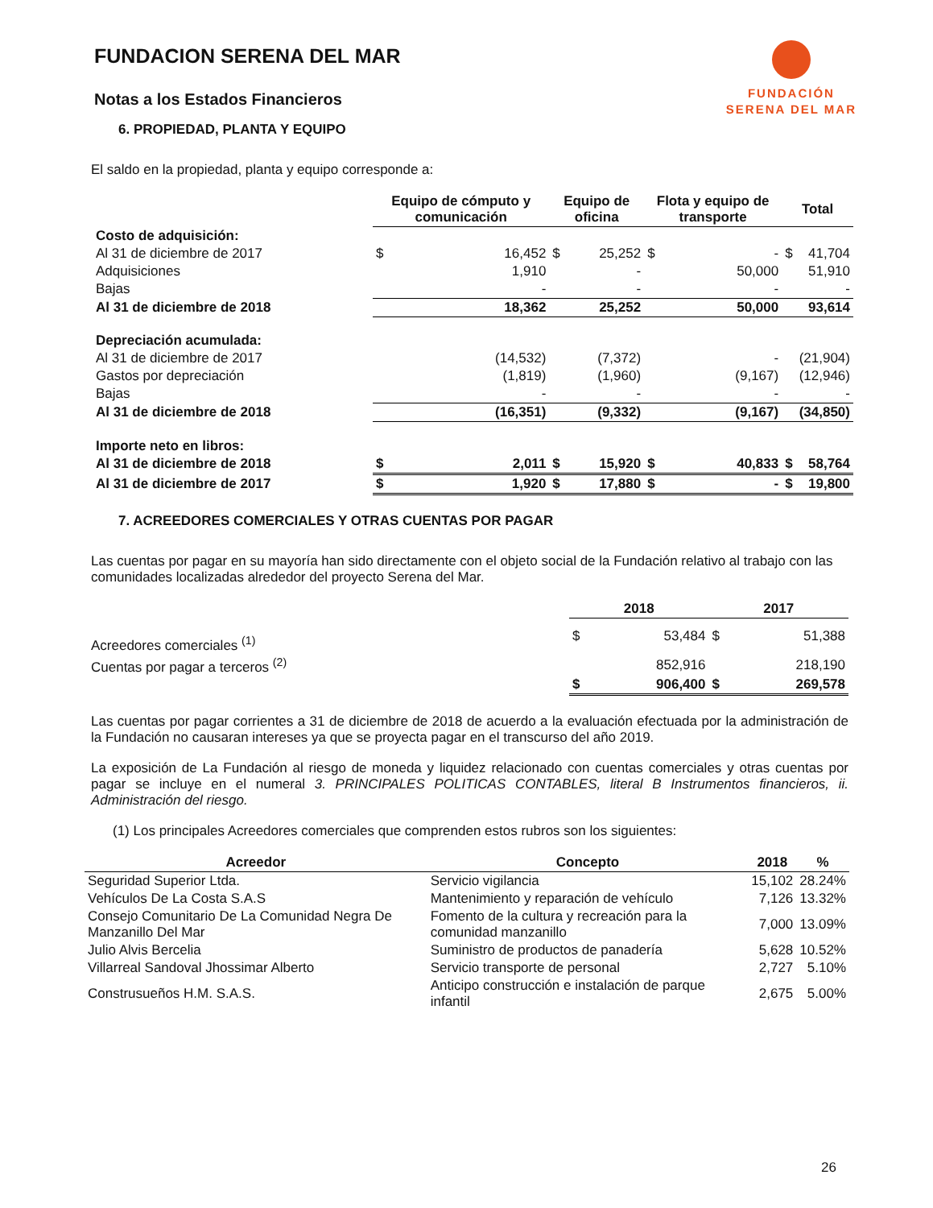FUNDACIÓN
SERENA DEL MAR
FUNDACION SERENA DEL MAR
Notas a los Estados Financieros
6. PROPIEDAD, PLANTA Y EQUIPO
El saldo en la propiedad, planta y equipo corresponde a:
| | Equipo de cómputo y comunicación | | Equipo de oficina | | Flota y equipo de transporte | | Total | |
| --- | --- | --- | --- | --- | --- | --- | --- | --- |
| Costo de adquisición: | | | | | | | | |
| Al 31 de diciembre de 2017 | $ | 16,452 | $ | 25,252 | $ | - | $ | 41,704 |
| Adquisiciones | | 1,910 | | - | | 50,000 | | 51,910 |
| Bajas | | - | | - | | - | | - |
| Al 31 de diciembre de 2018 | | 18,362 | | 25,252 | | 50,000 | | 93,614 |
| Depreciación acumulada: | | | | | | | | |
| Al 31 de diciembre de 2017 | | (14,532) | | (7,372) | | - | | (21,904) |
| Gastos por depreciación | | (1,819) | | (1,960) | | (9,167) | | (12,946) |
| Bajas | | - | | - | | - | | - |
| Al 31 de diciembre de 2018 | | (16,351) | | (9,332) | | (9,167) | | (34,850) |
| Importe neto en libros: | | | | | | | | |
| Al 31 de diciembre de 2018 | $ | 2,011 | $ | 15,920 | $ | 40,833 | $ | 58,764 |
| Al 31 de diciembre de 2017 | $ | 1,920 | $ | 17,880 | $ | - | $ | 19,800 |
7. ACREEDORES COMERCIALES Y OTRAS CUENTAS POR PAGAR
Las cuentas por pagar en su mayoría han sido directamente con el objeto social de la Fundación relativo al trabajo con las comunidades localizadas alrededor del proyecto Serena del Mar.
| | 2018 | | 2017 | |
| Acreedores comerciales <sup>(1)</sup> | $ | 53,484 | $ | 51,388 |
| Cuentas por pagar a terceros <sup>(2)</sup> | | 852,916 | | 218,190 |
| | $ | 906,400 | $ | 269,578 |
Las cuentas por pagar corrientes a 31 de diciembre de 2018 de acuerdo a la evaluación efectuada por la administración de la Fundación no causaran intereses ya que se proyecta pagar en el transcurso del año 2019.
La exposición de La Fundación al riesgo de moneda y liquidez relacionado con cuentas comerciales y otras cuentas por pagar se incluye en el numeral 3. PRINCIPALES POLITICAS CONTABLES, literal B Instrumentos financieros, ii. Administración del riesgo.
(1) Los principales Acreedores comerciales que comprenden estos rubros son los siguientes:
| Acreedor | Concepto | 2018 | % |
| --- | --- | --- | --- |
| Seguridad Superior Ltda. | Servicio vigilancia | 15,102 | 28.24% |
| Vehículos De La Costa S.A.S | Mantenimiento y reparación de vehículo | 7,126 | 13.32% |
| Consejo Comunitario De La Comunidad Negra De Manzanillo Del Mar | Fomento de la cultura y recreación para la comunidad manzanillo | 7,000 | 13.09% |
| Julio Alvis Bercelia | Suministro de productos de panadería | 5,628 | 10.52% |
| Villarreal Sandoval Jhossimar Alberto | Servicio transporte de personal | 2,727 | 5.10% |
| Construsueños H.M. S.A.S. | Anticipo construcción e instalación de parque infantil | 2,675 | 5.00% |
26